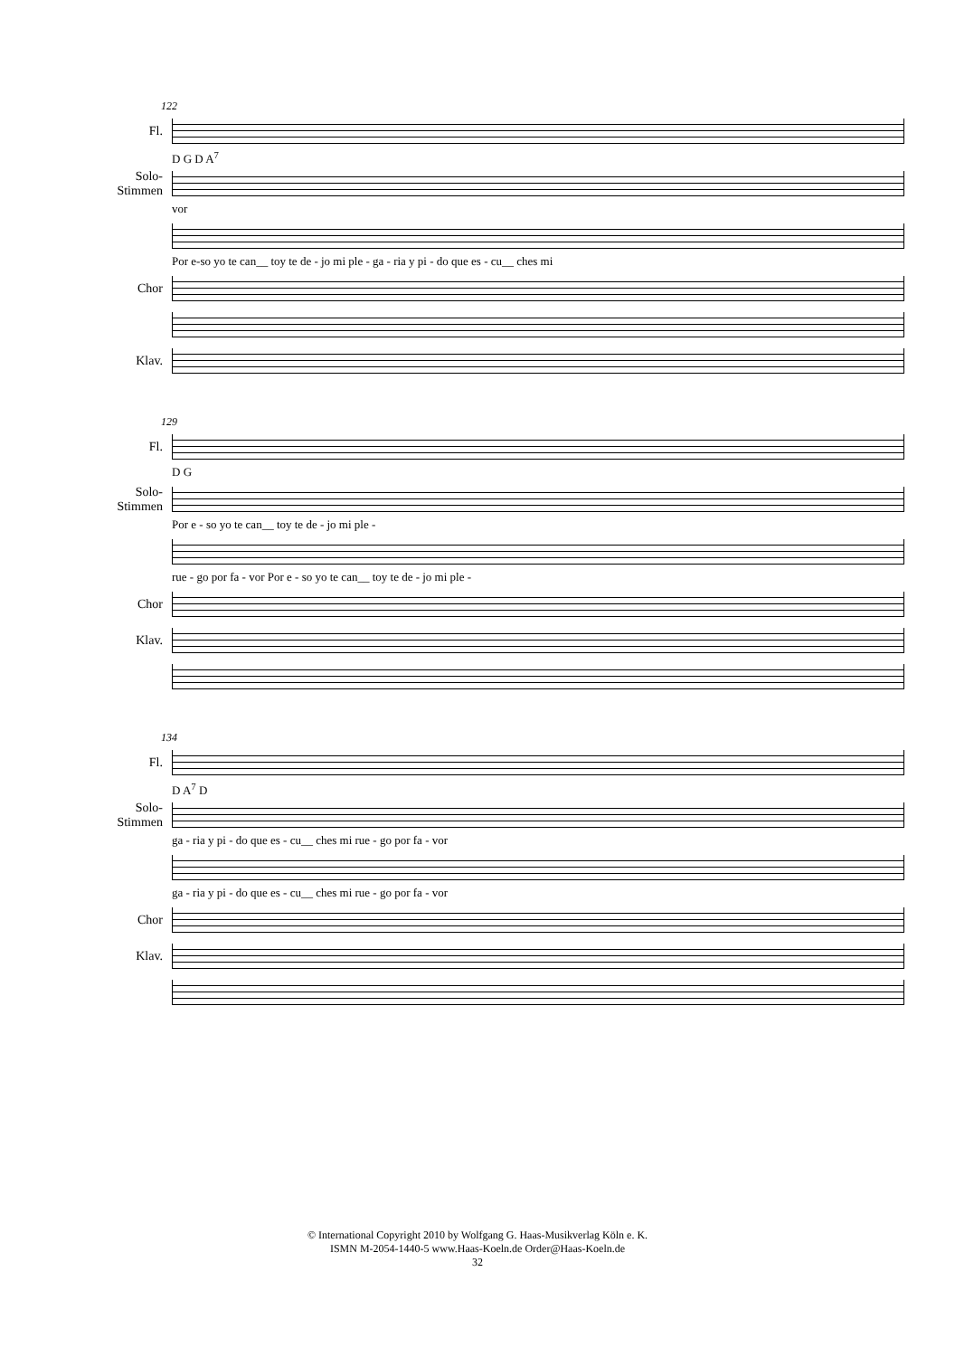122
Fl.
D G D A<sup>7</sup>
Solo-Stimmen
vor
Por e-so yo te can__ toy te de - jo mi ple - ga - ria y pi - do que es - cu__ ches mi
Chor
Klav.
129
Fl.
D G
Solo-Stimmen
Por e - so yo te can__ toy te de - jo mi ple -
rue - go por fa - vor Por e - so yo te can__ toy te de - jo mi ple -
Chor
Klav.
134
Fl.
D A<sup>7</sup> D
Solo-Stimmen
ga - ria y pi - do que es - cu__ ches mi rue - go por fa - vor
ga - ria y pi - do que es - cu__ ches mi rue - go por fa - vor
Chor
Klav.
© International Copyright 2010 by Wolfgang G. Haas-Musikverlag Köln e. K.
ISMN M-2054-1440-5 www.Haas-Koeln.de Order@Haas-Koeln.de
32